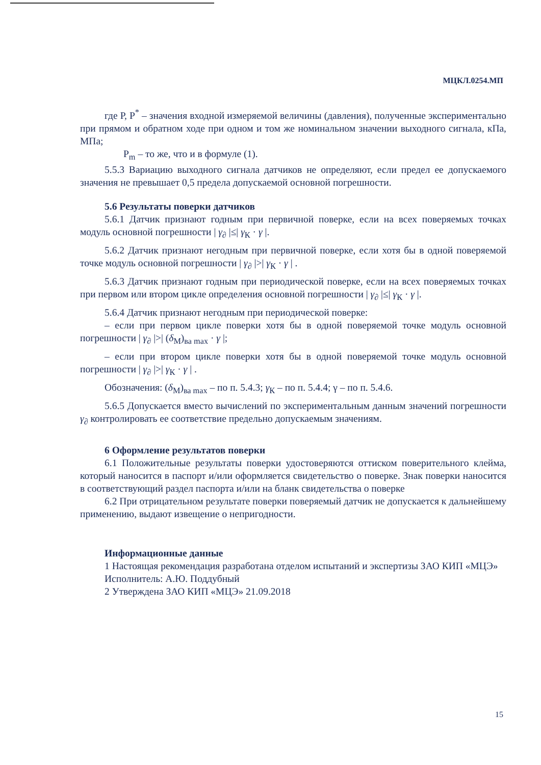МЦКЛ.0254.МП
где Р, Р<sup>*</sup> – значения входной измеряемой величины (давления), полученные экспериментально при прямом и обратном ходе при одном и том же номинальном значении выходного сигнала, кПа, МПа;
P<sub>m</sub> – то же, что и в формуле (1).
5.5.3 Вариацию выходного сигнала датчиков не определяют, если предел ее допускаемого значения не превышает 0,5 предела допускаемой основной погрешности.
5.6 Результаты поверки датчиков
5.6.1 Датчик признают годным при первичной поверке, если на всех поверяемых точках модуль основной погрешности | γ<sub>∂</sub> |≤| γ<sub>К</sub> · γ |.
5.6.2 Датчик признают негодным при первичной поверке, если хотя бы в одной поверяемой точке модуль основной погрешности | γ<sub>∂</sub> |>| γ<sub>К</sub> · γ | .
5.6.3 Датчик признают годным при периодической поверке, если на всех поверяемых точках при первом или втором цикле определения основной погрешности | γ<sub>∂</sub> |≤| γ<sub>К</sub> · γ |.
5.6.4 Датчик признают негодным при периодической поверке:
– если при первом цикле поверки хотя бы в одной поверяемой точке модуль основной погрешности | γ<sub>∂</sub> |>| (δ<sub>M</sub>)<sub>ва max</sub> · γ |;
– если при втором цикле поверки хотя бы в одной поверяемой точке модуль основной погрешности | γ<sub>∂</sub> |>| γ<sub>К</sub> · γ | .
Обозначения: (δ<sub>M</sub>)<sub>ва max</sub> – по п. 5.4.3; γ<sub>К</sub> – по п. 5.4.4; γ – по п. 5.4.6.
5.6.5 Допускается вместо вычислений по экспериментальным данным значений погрешности γ<sub>∂</sub> контролировать ее соответствие предельно допускаемым значениям.
6 Оформление результатов поверки
6.1 Положительные результаты поверки удостоверяются оттиском поверительного клейма, который наносится в паспорт и/или оформляется свидетельство о поверке. Знак поверки наносится в соответствующий раздел паспорта и/или на бланк свидетельства о поверке
6.2 При отрицательном результате поверки поверяемый датчик не допускается к дальнейшему применению, выдают извещение о непригодности.
Информационные данные
1 Настоящая рекомендация разработана отделом испытаний и экспертизы ЗАО КИП «МЦЭ»
Исполнитель: А.Ю. Поддубный
2 Утверждена ЗАО КИП «МЦЭ» 21.09.2018
15